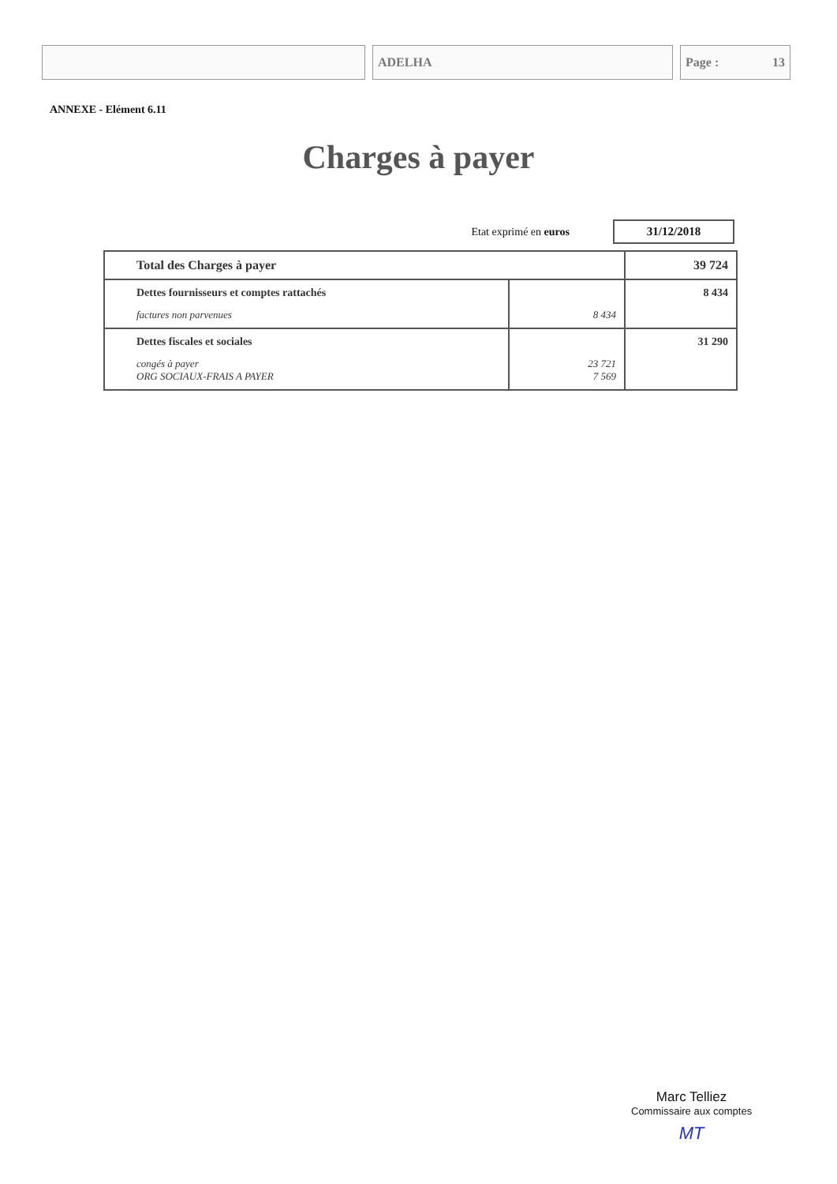ADELHA Page : 13
ANNEXE - Elément 6.11
Charges à payer
Etat exprimé en euros 31/12/2018
| Total des Charges à payer | | 39 724 |
| Dettes fournisseurs et comptes rattachés factures non parvenues | 8 434 | 8 434 |
| Dettes fiscales et sociales congés à payer ORG SOCIAUX-FRAIS A PAYER | 23 721 7 569 | 31 290 |
Marc Telliez
Commissaire aux comptes
MT